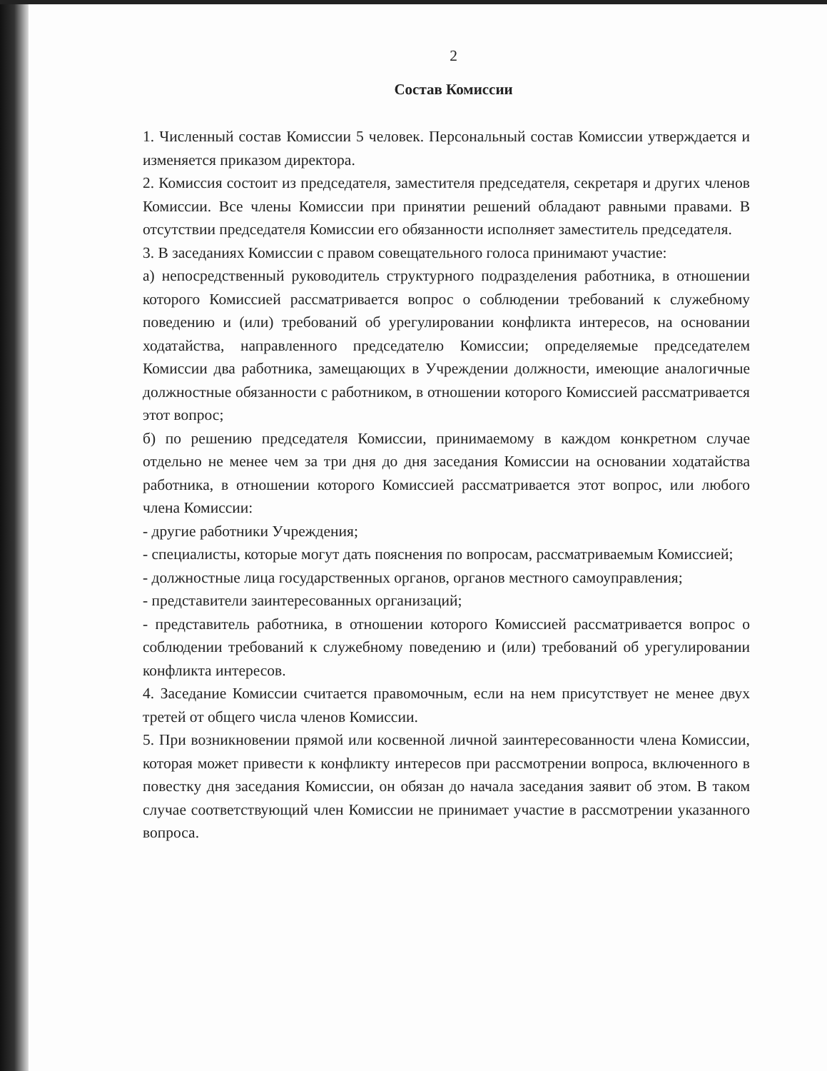2
Состав Комиссии
1. Численный состав Комиссии 5 человек. Персональный состав Комиссии утверждается и изменяется приказом директора.
2. Комиссия состоит из председателя, заместителя председателя, секретаря и других членов Комиссии. Все члены Комиссии при принятии решений обладают равными правами. В отсутствии председателя Комиссии его обязанности исполняет заместитель председателя.
3. В заседаниях Комиссии с правом совещательного голоса принимают участие:
а) непосредственный руководитель структурного подразделения работника, в отношении которого Комиссией рассматривается вопрос о соблюдении требований к служебному поведению и (или) требований об урегулировании конфликта интересов, на основании ходатайства, направленного председателю Комиссии; определяемые председателем Комиссии два работника, замещающих в Учреждении должности, имеющие аналогичные должностные обязанности с работником, в отношении которого Комиссией рассматривается этот вопрос;
б) по решению председателя Комиссии, принимаемому в каждом конкретном случае отдельно не менее чем за три дня до дня заседания Комиссии на основании ходатайства работника, в отношении которого Комиссией рассматривается этот вопрос, или любого члена Комиссии:
- другие работники Учреждения;
- специалисты, которые могут дать пояснения по вопросам, рассматриваемым Комиссией;
- должностные лица государственных органов, органов местного самоуправления;
- представители заинтересованных организаций;
- представитель работника, в отношении которого Комиссией рассматривается вопрос о соблюдении требований к служебному поведению и (или) требований об урегулировании конфликта интересов.
4. Заседание Комиссии считается правомочным, если на нем присутствует не менее двух третей от общего числа членов Комиссии.
5. При возникновении прямой или косвенной личной заинтересованности члена Комиссии, которая может привести к конфликту интересов при рассмотрении вопроса, включенного в повестку дня заседания Комиссии, он обязан до начала заседания заявит об этом. В таком случае соответствующий член Комиссии не принимает участие в рассмотрении указанного вопроса.